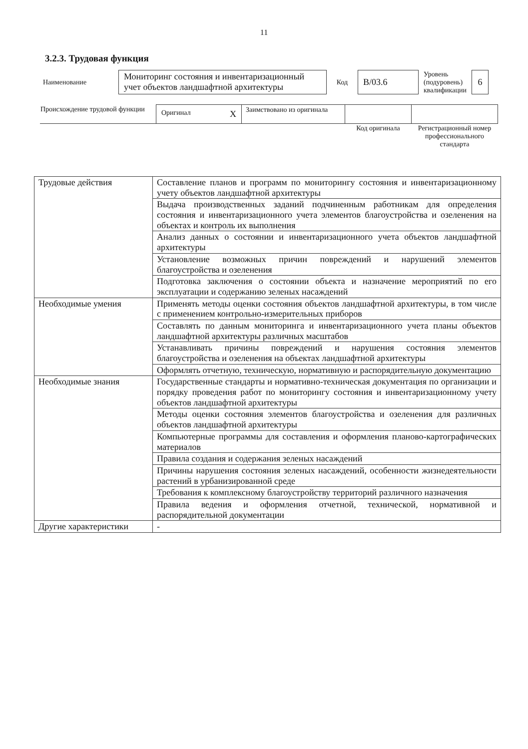11
3.2.3. Трудовая функция
| Наименование | Мониторинг состояния и инвентаризационный учет объектов ландшафтной архитектуры | Код | B/03.6 | Уровень (подуровень) квалификации | 6 |
| Происхождение трудовой функции | Оригинал X | Заимствовано из оригинала | | |
| | | | Код оригинала | Регистрационный номер профессионального стандарта |
| Трудовые действия | Составление планов и программ по мониторингу состояния и инвентаризационному учету объектов ландшафтной архитектуры |
| | Выдача производственных заданий подчиненным работникам для определения состояния и инвентаризационного учета элементов благоустройства и озеленения на объектах и контроль их выполнения |
| | Анализ данных о состоянии и инвентаризационного учета объектов ландшафтной архитектуры |
| | Установление возможных причин повреждений и нарушений элементов благоустройства и озеленения |
| | Подготовка заключения о состоянии объекта и назначение мероприятий по его эксплуатации и содержанию зеленых насаждений |
| Необходимые умения | Применять методы оценки состояния объектов ландшафтной архитектуры, в том числе с применением контрольно-измерительных приборов |
| | Составлять по данным мониторинга и инвентаризационного учета планы объектов ландшафтной архитектуры различных масштабов |
| | Устанавливать причины повреждений и нарушения состояния элементов благоустройства и озеленения на объектах ландшафтной архитектуры |
| | Оформлять отчетную, техническую, нормативную и распорядительную документацию |
| Необходимые знания | Государственные стандарты и нормативно-техническая документация по организации и порядку проведения работ по мониторингу состояния и инвентаризационному учету объектов ландшафтной архитектуры |
| | Методы оценки состояния элементов благоустройства и озеленения для различных объектов ландшафтной архитектуры |
| | Компьютерные программы для составления и оформления планово-картографических материалов |
| | Правила создания и содержания зеленых насаждений |
| | Причины нарушения состояния зеленых насаждений, особенности жизнедеятельности растений в урбанизированной среде |
| | Требования к комплексному благоустройству территорий различного назначения |
| | Правила ведения и оформления отчетной, технической, нормативной и распорядительной документации |
| Другие характеристики | - |